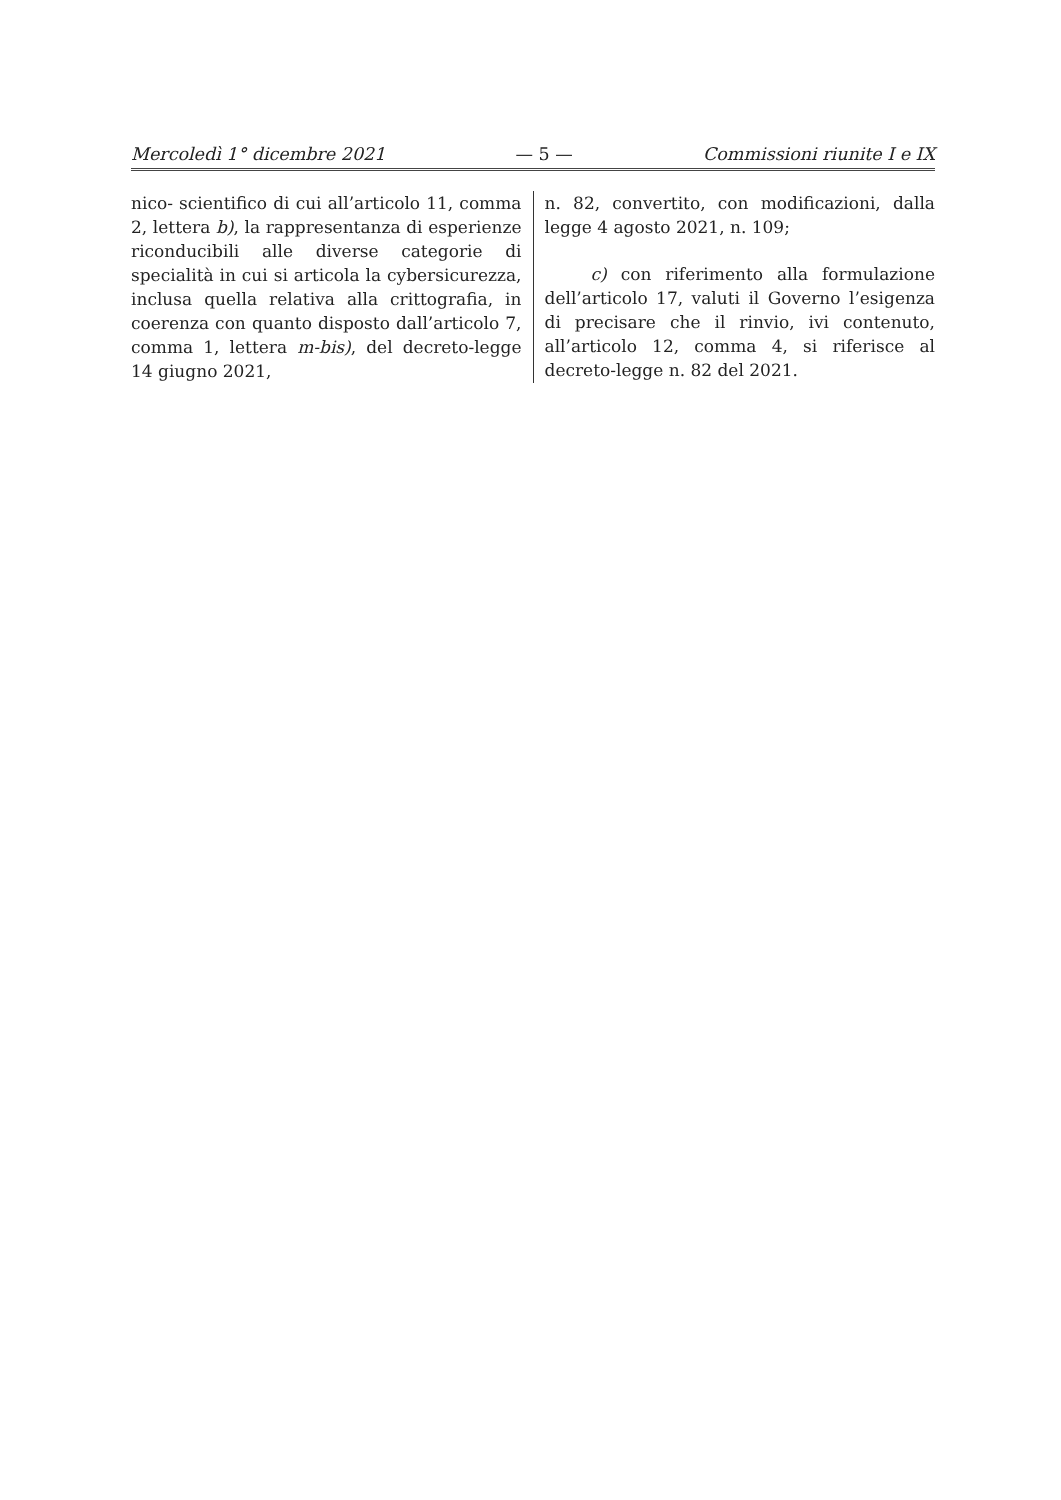Mercoledì 1° dicembre 2021 — 5 — Commissioni riunite I e IX
nico- scientifico di cui all’articolo 11, comma 2, lettera b), la rappresentanza di esperienze riconducibili alle diverse categorie di specialità in cui si articola la cybersicurezza, inclusa quella relativa alla crittografia, in coerenza con quanto disposto dall’articolo 7, comma 1, lettera m-bis), del decreto-legge 14 giugno 2021,
n. 82, convertito, con modificazioni, dalla legge 4 agosto 2021, n. 109;
c) con riferimento alla formulazione dell’articolo 17, valuti il Governo l’esigenza di precisare che il rinvio, ivi contenuto, all’articolo 12, comma 4, si riferisce al decreto-legge n. 82 del 2021.